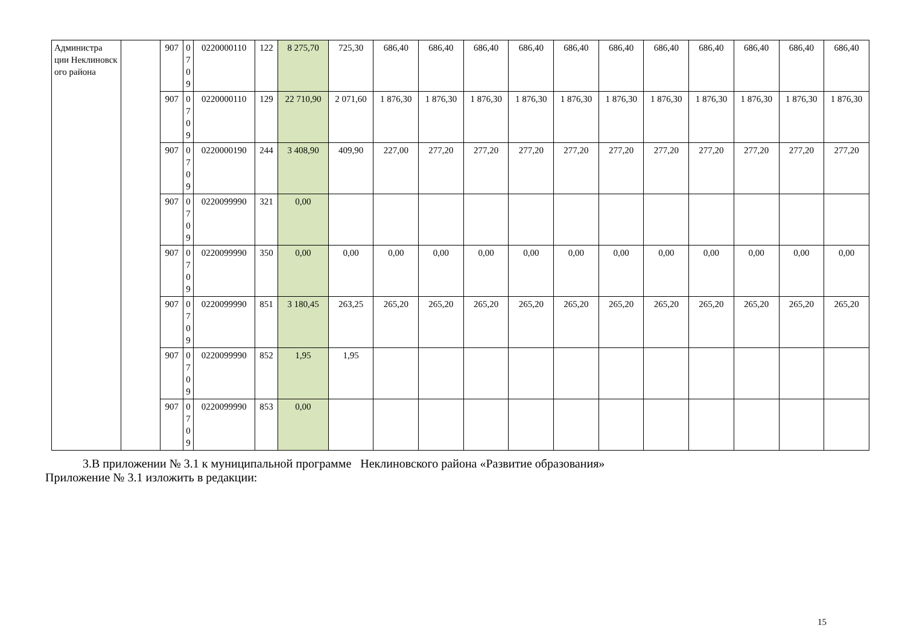| Администра ции Неклиновск ого района | | 907 | 0 7 0 9 | 0220000110 | 122 | 8 275,70 | 725,30 | 686,40 | 686,40 | 686,40 | 686,40 | 686,40 | 686,40 | 686,40 | 686,40 | 686,40 | 686,40 | 686,40 |
| | | 907 | 0 7 0 9 | 0220000110 | 129 | 22 710,90 | 2 071,60 | 1 876,30 | 1 876,30 | 1 876,30 | 1 876,30 | 1 876,30 | 1 876,30 | 1 876,30 | 1 876,30 | 1 876,30 | 1 876,30 | 1 876,30 |
| | | 907 | 0 7 0 9 | 0220000190 | 244 | 3 408,90 | 409,90 | 227,00 | 277,20 | 277,20 | 277,20 | 277,20 | 277,20 | 277,20 | 277,20 | 277,20 | 277,20 | 277,20 |
| | | 907 | 0 7 0 9 | 0220099990 | 321 | 0,00 | | | | | | | | | | | | |
| | | 907 | 0 7 0 9 | 0220099990 | 350 | 0,00 | 0,00 | 0,00 | 0,00 | 0,00 | 0,00 | 0,00 | 0,00 | 0,00 | 0,00 | 0,00 | 0,00 | 0,00 |
| | | 907 | 0 7 0 9 | 0220099990 | 851 | 3 180,45 | 263,25 | 265,20 | 265,20 | 265,20 | 265,20 | 265,20 | 265,20 | 265,20 | 265,20 | 265,20 | 265,20 | 265,20 |
| | | 907 | 0 7 0 9 | 0220099990 | 852 | 1,95 | 1,95 | | | | | | | | | | | |
| | | 907 | 0 7 0 9 | 0220099990 | 853 | 0,00 | | | | | | | | | | | | |
3.В приложении № 3.1 к муниципальной программе Неклиновского района «Развитие образования»
Приложение № 3.1 изложить в редакции:
15